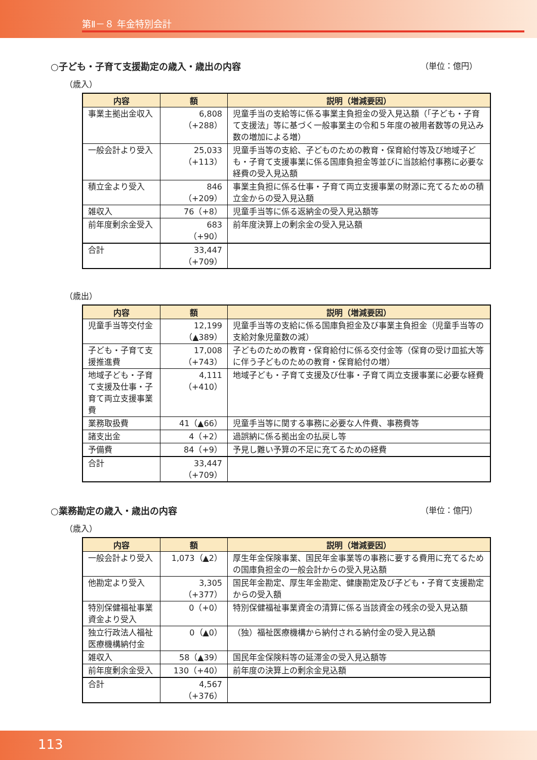第Ⅱ－８ 年金特別会計
○子ども・子育て支援勘定の歳入・歳出の内容 （単位：億円）
（歳入）
| 内容 | 額 | 説明（増減要因） |
| --- | --- | --- |
| 事業主拠出金収入 | 6,808 （+288） | 児童手当の支給等に係る事業主負担金の受入見込額（「子ども・子育て支援法」等に基づく一般事業主の令和５年度の被用者数等の見込み数の増加による増） |
| 一般会計より受入 | 25,033 （+113） | 児童手当等の支給、子どものための教育・保育給付等及び地域子ども・子育て支援事業に係る国庫負担金等並びに当該給付事務に必要な経費の受入見込額 |
| 積立金より受入 | 846 （+209） | 事業主負担に係る仕事・子育て両立支援事業の財源に充てるための積立金からの受入見込額 |
| 雑収入 | 76（+8） | 児童手当等に係る返納金の受入見込額等 |
| 前年度剰余金受入 | 683 （+90） | 前年度決算上の剰余金の受入見込額 |
| 合計 | 33,447 （+709） | |
（歳出）
| 内容 | 額 | 説明（増減要因） |
| --- | --- | --- |
| 児童手当等交付金 | 12,199 （▲389） | 児童手当等の支給に係る国庫負担金及び事業主負担金（児童手当等の支給対象児童数の減） |
| 子ども・子育て支援推進費 | 17,008 （+743） | 子どものための教育・保育給付に係る交付金等（保育の受け皿拡大等に伴う子どものための教育・保育給付の増） |
| 地域子ども・子育て支援及仕事・子育て両立支援事業費 | 4,111 （+410） | 地域子ども・子育て支援及び仕事・子育て両立支援事業に必要な経費 |
| 業務取扱費 | 41（▲66） | 児童手当等に関する事務に必要な人件費、事務費等 |
| 諸支出金 | 4（+2） | 過誤納に係る拠出金の払戻し等 |
| 予備費 | 84（+9） | 予見し難い予算の不足に充てるための経費 |
| 合計 | 33,447 （+709） | |
○業務勘定の歳入・歳出の内容 （単位：億円）
（歳入）
| 内容 | 額 | 説明（増減要因） |
| --- | --- | --- |
| 一般会計より受入 | 1,073（▲2） | 厚生年金保険事業、国民年金事業等の事務に要する費用に充てるための国庫負担金の一般会計からの受入見込額 |
| 他勘定より受入 | 3,305 （+377） | 国民年金勘定、厚生年金勘定、健康勘定及び子ども・子育て支援勘定からの受入額 |
| 特別保健福祉事業資金より受入 | 0（+0） | 特別保健福祉事業資金の清算に係る当該資金の残余の受入見込額 |
| 独立行政法人福祉医療機構納付金 | 0（▲0） | （独）福祉医療機構から納付される納付金の受入見込額 |
| 雑収入 | 58（▲39） | 国民年金保険料等の延滞金の受入見込額等 |
| 前年度剰余金受入 | 130（+40） | 前年度の決算上の剰余金見込額 |
| 合計 | 4,567 （+376） | |
113